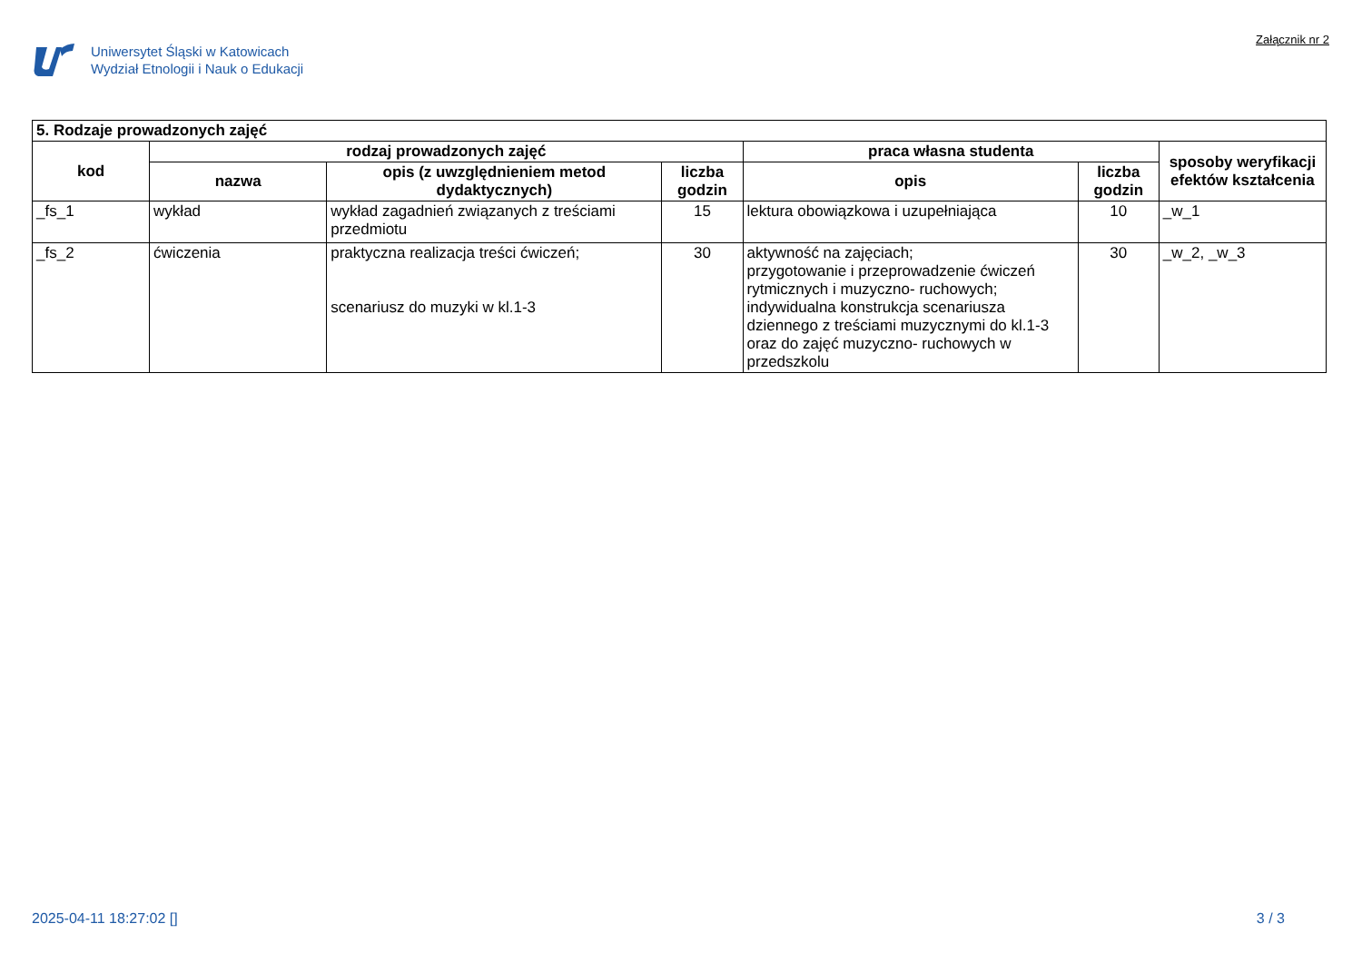Uniwersytet Śląski w Katowicach
Wydział Etnologii i Nauk o Edukacji
Załącznik nr 2
| 5. Rodzaje prowadzonych zajęć | | | | | | |
| --- | --- | --- | --- | --- | --- | --- |
| kod | rodzaj prowadzonych zajęć | | | praca własna studenta | | sposoby weryfikacji efektów kształcenia |
| | nazwa | opis (z uwzględnieniem metod dydaktycznych) | liczba godzin | opis | liczba godzin | |
| _fs_1 | wykład | wykład zagadnień związanych z treściami przedmiotu | 15 | lektura obowiązkowa i uzupełniająca | 10 | _w_1 |
| _fs_2 | ćwiczenia | praktyczna realizacja treści ćwiczeń; scenariusz do muzyki w kl.1-3 | 30 | aktywność na zajęciach; przygotowanie i przeprowadzenie ćwiczeń rytmicznych i muzyczno- ruchowych; indywidualna konstrukcja scenariusza dziennego z treściami muzycznymi do kl.1-3 oraz do zajęć muzyczno- ruchowych w przedszkolu | 30 | _w_2, _w_3 |
2025-04-11 18:27:02 [] 3 / 3